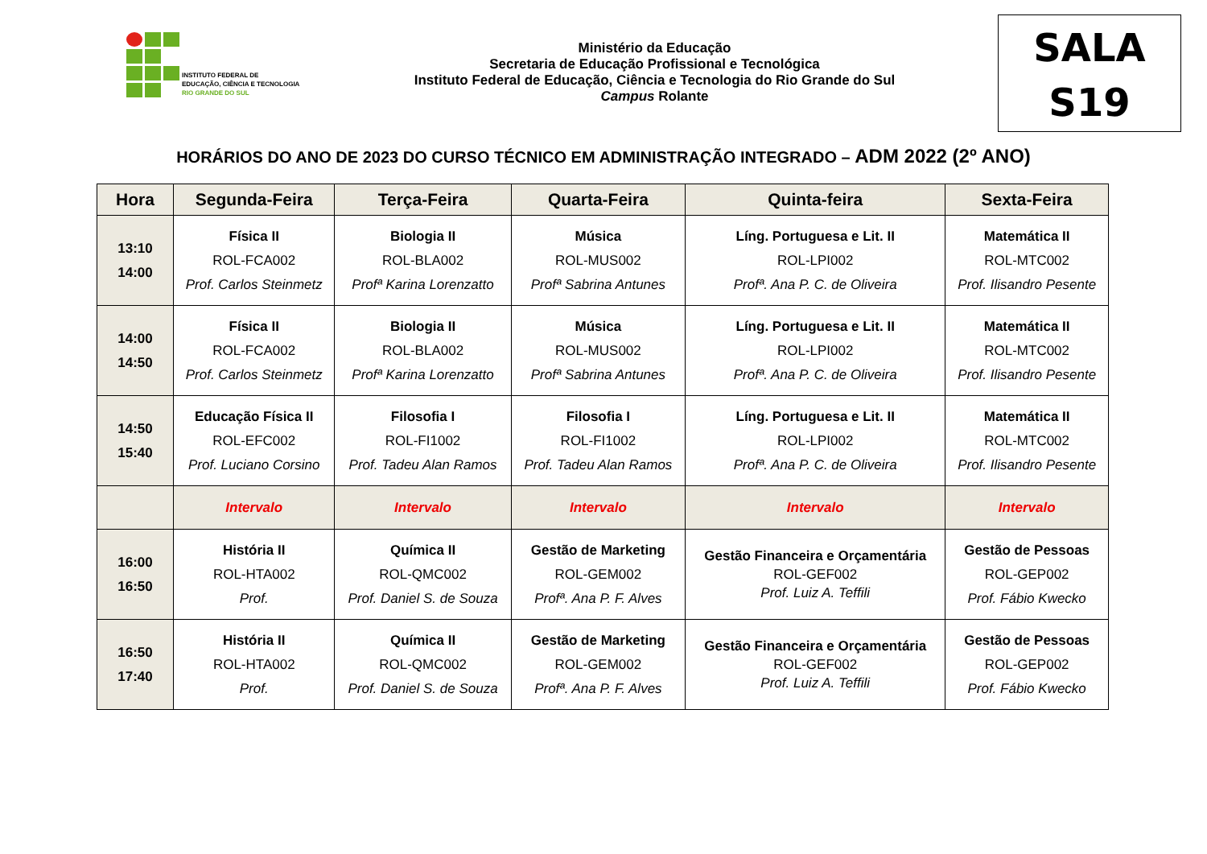INSTITUTO FEDERAL DE
EDUCAÇÃO, CIÊNCIA E TECNOLOGIA
RIO GRANDE DO SUL
Ministério da Educação
Secretaria de Educação Profissional e Tecnológica
Instituto Federal de Educação, Ciência e Tecnologia do Rio Grande do Sul
Campus Rolante
SALA
S19
HORÁRIOS DO ANO DE 2023 DO CURSO TÉCNICO EM ADMINISTRAÇÃO INTEGRADO – ADM 2022 (2º ANO)
| Hora | Segunda-Feira | Terça-Feira | Quarta-Feira | Quinta-feira | Sexta-Feira |
| --- | --- | --- | --- | --- | --- |
| 13:10 14:00 | Física II ROL-FCA002 Prof. Carlos Steinmetz | Biologia II ROL-BLA002 Profª Karina Lorenzatto | Música ROL-MUS002 Profª Sabrina Antunes | Líng. Portuguesa e Lit. II ROL-LPI002 Profª. Ana P. C. de Oliveira | Matemática II ROL-MTC002 Prof. Ilisandro Pesente |
| 14:00 14:50 | Física II ROL-FCA002 Prof. Carlos Steinmetz | Biologia II ROL-BLA002 Profª Karina Lorenzatto | Música ROL-MUS002 Profª Sabrina Antunes | Líng. Portuguesa e Lit. II ROL-LPI002 Profª. Ana P. C. de Oliveira | Matemática II ROL-MTC002 Prof. Ilisandro Pesente |
| 14:50 15:40 | Educação Física II ROL-EFC002 Prof. Luciano Corsino | Filosofia I ROL-FI1002 Prof. Tadeu Alan Ramos | Filosofia I ROL-FI1002 Prof. Tadeu Alan Ramos | Líng. Portuguesa e Lit. II ROL-LPI002 Profª. Ana P. C. de Oliveira | Matemática II ROL-MTC002 Prof. Ilisandro Pesente |
| | Intervalo | Intervalo | Intervalo | Intervalo | Intervalo |
| 16:00 16:50 | História II ROL-HTA002 Prof. | Química II ROL-QMC002 Prof. Daniel S. de Souza | Gestão de Marketing ROL-GEM002 Profª. Ana P. F. Alves | Gestão Financeira e Orçamentária ROL-GEF002 Prof. Luiz A. Teffili | Gestão de Pessoas ROL-GEP002 Prof. Fábio Kwecko |
| 16:50 17:40 | História II ROL-HTA002 Prof. | Química II ROL-QMC002 Prof. Daniel S. de Souza | Gestão de Marketing ROL-GEM002 Profª. Ana P. F. Alves | Gestão Financeira e Orçamentária ROL-GEF002 Prof. Luiz A. Teffili | Gestão de Pessoas ROL-GEP002 Prof. Fábio Kwecko |